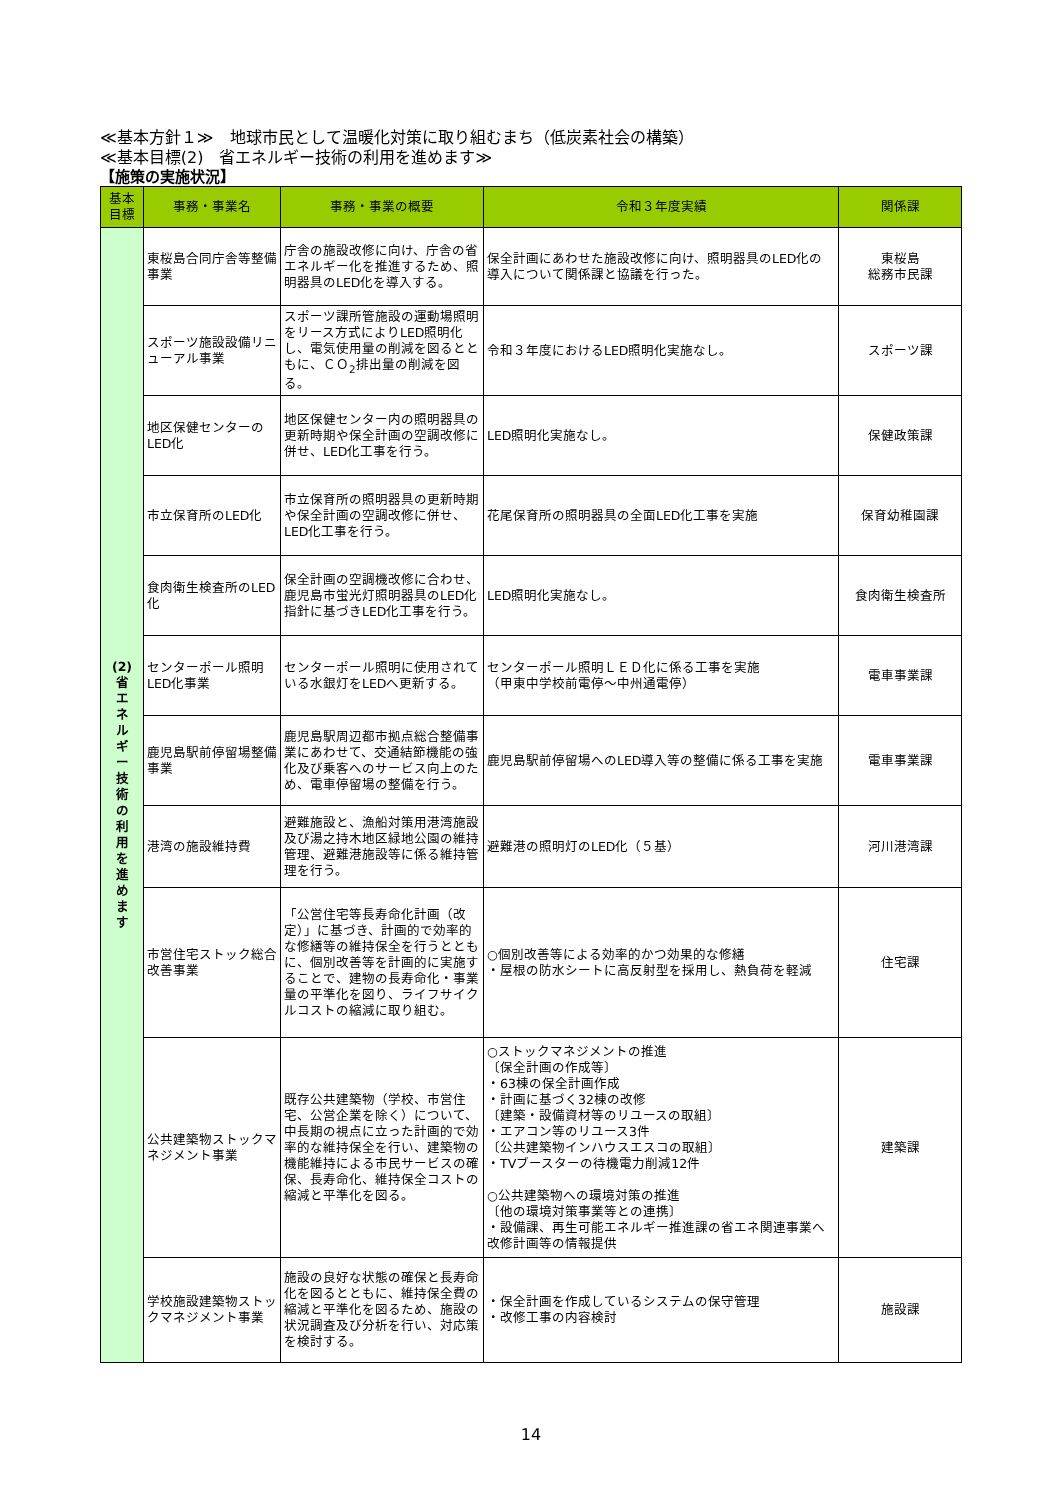≪基本方針１≫　地球市民として温暖化対策に取り組むまち（低炭素社会の構築）
≪基本目標(2)　省エネルギー技術の利用を進めます≫
【施策の実施状況】
| 基本 目標 | 事務・事業名 | 事務・事業の概要 | 令和３年度実績 | 関係課 |
| --- | --- | --- | --- | --- |
| (2) 省 エ ネ ル ギ ー 技 術 の 利 用 を 進 め ま す | 東桜島合同庁舎等整備事業 | 庁舎の施設改修に向け、庁舎の省エネルギー化を推進するため、照明器具のLED化を導入する。 | 保全計画にあわせた施設改修に向け、照明器具のLED化の導入について関係課と協議を行った。 | 東桜島 総務市民課 |
| | スポーツ施設設備リニューアル事業 | スポーツ課所管施設の運動場照明をリース方式によりLED照明化し、電気使用量の削減を図るとともに、ＣＯ<sub>2</sub>排出量の削減を図る。 | 令和３年度におけるLED照明化実施なし。 | スポーツ課 |
| | 地区保健センターのLED化 | 地区保健センター内の照明器具の更新時期や保全計画の空調改修に併せ、LED化工事を行う。 | LED照明化実施なし。 | 保健政策課 |
| | 市立保育所のLED化 | 市立保育所の照明器具の更新時期や保全計画の空調改修に併せ、LED化工事を行う。 | 花尾保育所の照明器具の全面LED化工事を実施 | 保育幼稚園課 |
| | 食肉衛生検査所のLED化 | 保全計画の空調機改修に合わせ、鹿児島市蛍光灯照明器具のLED化指針に基づきLED化工事を行う。 | LED照明化実施なし。 | 食肉衛生検査所 |
| | センターポール照明LED化事業 | センターポール照明に使用されている水銀灯をLEDへ更新する。 | センターポール照明ＬＥＤ化に係る工事を実施 （甲東中学校前電停～中州通電停） | 電車事業課 |
| | 鹿児島駅前停留場整備事業 | 鹿児島駅周辺都市拠点総合整備事業にあわせて、交通結節機能の強化及び乗客へのサービス向上のため、電車停留場の整備を行う。 | 鹿児島駅前停留場へのLED導入等の整備に係る工事を実施 | 電車事業課 |
| | 港湾の施設維持費 | 避難施設と、漁船対策用港湾施設及び湯之持木地区緑地公園の維持管理、避難港施設等に係る維持管理を行う。 | 避難港の照明灯のLED化（５基） | 河川港湾課 |
| | 市営住宅ストック総合改善事業 | 「公営住宅等長寿命化計画（改定）」に基づき、計画的で効率的な修繕等の維持保全を行うとともに、個別改善等を計画的に実施することで、建物の長寿命化・事業量の平準化を図り、ライフサイクルコストの縮減に取り組む。 | ○個別改善等による効率的かつ効果的な修繕 ・屋根の防水シートに高反射型を採用し、熱負荷を軽減 | 住宅課 |
| | 公共建築物ストックマネジメント事業 | 既存公共建築物（学校、市営住宅、公営企業を除く）について、中長期の視点に立った計画的で効率的な維持保全を行い、建築物の機能維持による市民サービスの確保、長寿命化、維持保全コストの縮減と平準化を図る。 | ○ストックマネジメントの推進 〔保全計画の作成等〕 ・63棟の保全計画作成 ・計画に基づく32棟の改修 〔建築・設備資材等のリユースの取組〕 ・エアコン等のリユース3件 〔公共建築物インハウスエスコの取組〕 ・TVブースターの待機電力削減12件 ○公共建築物への環境対策の推進 〔他の環境対策事業等との連携〕 ・設備課、再生可能エネルギー推進課の省エネ関連事業へ改修計画等の情報提供 | 建築課 |
| | 学校施設建築物ストックマネジメント事業 | 施設の良好な状態の確保と長寿命化を図るとともに、維持保全費の縮減と平準化を図るため、施設の状況調査及び分析を行い、対応策を検討する。 | ・保全計画を作成しているシステムの保守管理 ・改修工事の内容検討 | 施設課 |
14